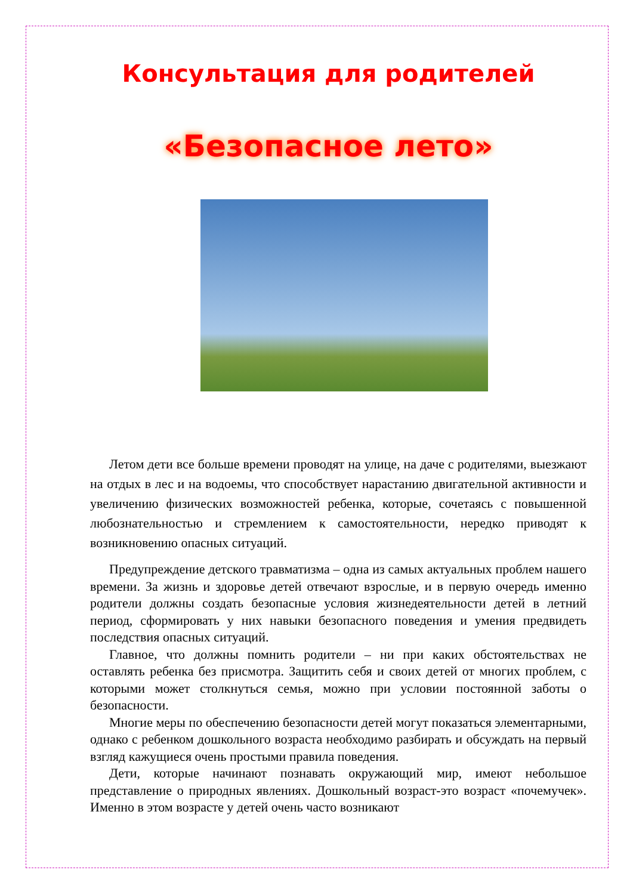Консультация для родителей
«Безопасное лето»
Летом дети все больше времени проводят на улице, на даче с родителями, выезжают на отдых в лес и на водоемы, что способствует нарастанию двигательной активности и увеличению физических возможностей ребенка, которые, сочетаясь с повышенной любознательностью и стремлением к самостоятельности, нередко приводят к возникновению опасных ситуаций.
Предупреждение детского травматизма – одна из самых актуальных проблем нашего времени. За жизнь и здоровье детей отвечают взрослые, и в первую очередь именно родители должны создать безопасные условия жизнедеятельности детей в летний период, сформировать у них навыки безопасного поведения и умения предвидеть последствия опасных ситуаций.
Главное, что должны помнить родители – ни при каких обстоятельствах не оставлять ребенка без присмотра. Защитить себя и своих детей от многих проблем, с которыми может столкнуться семья, можно при условии постоянной заботы о безопасности.
Многие меры по обеспечению безопасности детей могут показаться элементарными, однако с ребенком дошкольного возраста необходимо разбирать и обсуждать на первый взгляд кажущиеся очень простыми правила поведения.
Дети, которые начинают познавать окружающий мир, имеют небольшое представление о природных явлениях. Дошкольный возраст-это возраст «почемучек». Именно в этом возрасте у детей очень часто возникают